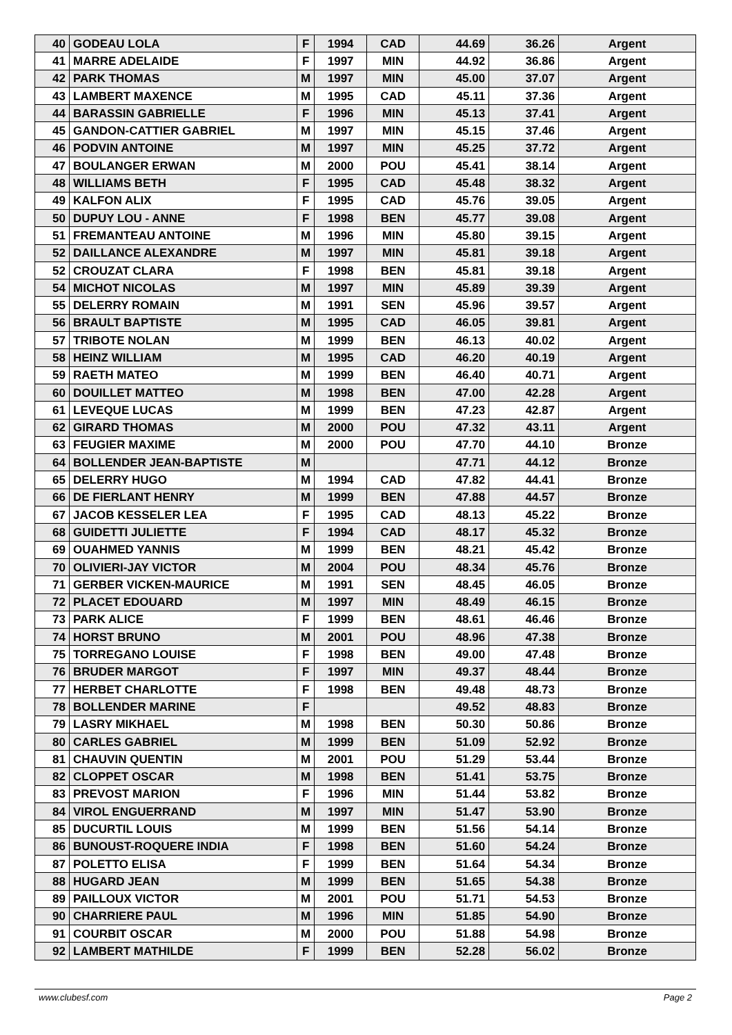| 40 | GODEAU LOLA | F | 1994 | CAD | 44.69 | 36.26 | Argent |
| 41 | MARRE ADELAIDE | F | 1997 | MIN | 44.92 | 36.86 | Argent |
| 42 | PARK THOMAS | M | 1997 | MIN | 45.00 | 37.07 | Argent |
| 43 | LAMBERT MAXENCE | M | 1995 | CAD | 45.11 | 37.36 | Argent |
| 44 | BARASSIN GABRIELLE | F | 1996 | MIN | 45.13 | 37.41 | Argent |
| 45 | GANDON-CATTIER GABRIEL | M | 1997 | MIN | 45.15 | 37.46 | Argent |
| 46 | PODVIN ANTOINE | M | 1997 | MIN | 45.25 | 37.72 | Argent |
| 47 | BOULANGER ERWAN | M | 2000 | POU | 45.41 | 38.14 | Argent |
| 48 | WILLIAMS BETH | F | 1995 | CAD | 45.48 | 38.32 | Argent |
| 49 | KALFON ALIX | F | 1995 | CAD | 45.76 | 39.05 | Argent |
| 50 | DUPUY LOU - ANNE | F | 1998 | BEN | 45.77 | 39.08 | Argent |
| 51 | FREMANTEAU ANTOINE | M | 1996 | MIN | 45.80 | 39.15 | Argent |
| 52 | DAILLANCE ALEXANDRE | M | 1997 | MIN | 45.81 | 39.18 | Argent |
| 52 | CROUZAT CLARA | F | 1998 | BEN | 45.81 | 39.18 | Argent |
| 54 | MICHOT NICOLAS | M | 1997 | MIN | 45.89 | 39.39 | Argent |
| 55 | DELERRY ROMAIN | M | 1991 | SEN | 45.96 | 39.57 | Argent |
| 56 | BRAULT BAPTISTE | M | 1995 | CAD | 46.05 | 39.81 | Argent |
| 57 | TRIBOTE NOLAN | M | 1999 | BEN | 46.13 | 40.02 | Argent |
| 58 | HEINZ WILLIAM | M | 1995 | CAD | 46.20 | 40.19 | Argent |
| 59 | RAETH MATEO | M | 1999 | BEN | 46.40 | 40.71 | Argent |
| 60 | DOUILLET MATTEO | M | 1998 | BEN | 47.00 | 42.28 | Argent |
| 61 | LEVEQUE LUCAS | M | 1999 | BEN | 47.23 | 42.87 | Argent |
| 62 | GIRARD THOMAS | M | 2000 | POU | 47.32 | 43.11 | Argent |
| 63 | FEUGIER MAXIME | M | 2000 | POU | 47.70 | 44.10 | Bronze |
| 64 | BOLLENDER JEAN-BAPTISTE | M | | | 47.71 | 44.12 | Bronze |
| 65 | DELERRY HUGO | M | 1994 | CAD | 47.82 | 44.41 | Bronze |
| 66 | DE FIERLANT HENRY | M | 1999 | BEN | 47.88 | 44.57 | Bronze |
| 67 | JACOB KESSELER LEA | F | 1995 | CAD | 48.13 | 45.22 | Bronze |
| 68 | GUIDETTI JULIETTE | F | 1994 | CAD | 48.17 | 45.32 | Bronze |
| 69 | OUAHMED YANNIS | M | 1999 | BEN | 48.21 | 45.42 | Bronze |
| 70 | OLIVIERI-JAY VICTOR | M | 2004 | POU | 48.34 | 45.76 | Bronze |
| 71 | GERBER VICKEN-MAURICE | M | 1991 | SEN | 48.45 | 46.05 | Bronze |
| 72 | PLACET EDOUARD | M | 1997 | MIN | 48.49 | 46.15 | Bronze |
| 73 | PARK ALICE | F | 1999 | BEN | 48.61 | 46.46 | Bronze |
| 74 | HORST BRUNO | M | 2001 | POU | 48.96 | 47.38 | Bronze |
| 75 | TORREGANO LOUISE | F | 1998 | BEN | 49.00 | 47.48 | Bronze |
| 76 | BRUDER MARGOT | F | 1997 | MIN | 49.37 | 48.44 | Bronze |
| 77 | HERBET CHARLOTTE | F | 1998 | BEN | 49.48 | 48.73 | Bronze |
| 78 | BOLLENDER MARINE | F | | | 49.52 | 48.83 | Bronze |
| 79 | LASRY MIKHAEL | M | 1998 | BEN | 50.30 | 50.86 | Bronze |
| 80 | CARLES GABRIEL | M | 1999 | BEN | 51.09 | 52.92 | Bronze |
| 81 | CHAUVIN QUENTIN | M | 2001 | POU | 51.29 | 53.44 | Bronze |
| 82 | CLOPPET OSCAR | M | 1998 | BEN | 51.41 | 53.75 | Bronze |
| 83 | PREVOST MARION | F | 1996 | MIN | 51.44 | 53.82 | Bronze |
| 84 | VIROL ENGUERRAND | M | 1997 | MIN | 51.47 | 53.90 | Bronze |
| 85 | DUCURTIL LOUIS | M | 1999 | BEN | 51.56 | 54.14 | Bronze |
| 86 | BUNOUST-ROQUERE INDIA | F | 1998 | BEN | 51.60 | 54.24 | Bronze |
| 87 | POLETTO ELISA | F | 1999 | BEN | 51.64 | 54.34 | Bronze |
| 88 | HUGARD JEAN | M | 1999 | BEN | 51.65 | 54.38 | Bronze |
| 89 | PAILLOUX VICTOR | M | 2001 | POU | 51.71 | 54.53 | Bronze |
| 90 | CHARRIERE PAUL | M | 1996 | MIN | 51.85 | 54.90 | Bronze |
| 91 | COURBIT OSCAR | M | 2000 | POU | 51.88 | 54.98 | Bronze |
| 92 | LAMBERT MATHILDE | F | 1999 | BEN | 52.28 | 56.02 | Bronze |
www.clubesf.com Page 2